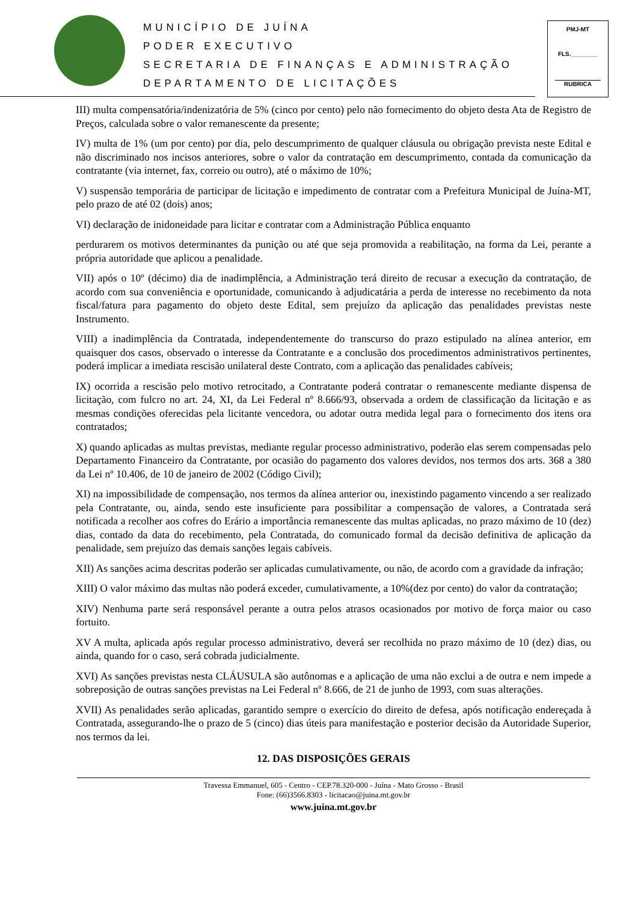MUNICÍPIO DE JUÍNA
PODER EXECUTIVO
SECRETARIA DE FINANÇAS E ADMINISTRAÇÃO
DEPARTAMENTO DE LICITAÇÕES
PMJ-MT
FLS.________
RUBRICA
III) multa compensatória/indenizatória de 5% (cinco por cento) pelo não fornecimento do objeto desta Ata de Registro de Preços, calculada sobre o valor remanescente da presente;
IV) multa de 1% (um por cento) por dia, pelo descumprimento de qualquer cláusula ou obrigação prevista neste Edital e não discriminado nos incisos anteriores, sobre o valor da contratação em descumprimento, contada da comunicação da contratante (via internet, fax, correio ou outro), até o máximo de 10%;
V) suspensão temporária de participar de licitação e impedimento de contratar com a Prefeitura Municipal de Juína-MT, pelo prazo de até 02 (dois) anos;
VI) declaração de inidoneidade para licitar e contratar com a Administração Pública enquanto
perdurarem os motivos determinantes da punição ou até que seja promovida a reabilitação, na forma da Lei, perante a própria autoridade que aplicou a penalidade.
VII) após o 10º (décimo) dia de inadimplência, a Administração terá direito de recusar a execução da contratação, de acordo com sua conveniência e oportunidade, comunicando à adjudicatária a perda de interesse no recebimento da nota fiscal/fatura para pagamento do objeto deste Edital, sem prejuízo da aplicação das penalidades previstas neste Instrumento.
VIII) a inadimplência da Contratada, independentemente do transcurso do prazo estipulado na alínea anterior, em quaisquer dos casos, observado o interesse da Contratante e a conclusão dos procedimentos administrativos pertinentes, poderá implicar a imediata rescisão unilateral deste Contrato, com a aplicação das penalidades cabíveis;
IX) ocorrida a rescisão pelo motivo retrocitado, a Contratante poderá contratar o remanescente mediante dispensa de licitação, com fulcro no art. 24, XI, da Lei Federal nº 8.666/93, observada a ordem de classificação da licitação e as mesmas condições oferecidas pela licitante vencedora, ou adotar outra medida legal para o fornecimento dos itens ora contratados;
X) quando aplicadas as multas previstas, mediante regular processo administrativo, poderão elas serem compensadas pelo Departamento Financeiro da Contratante, por ocasião do pagamento dos valores devidos, nos termos dos arts. 368 a 380 da Lei nº 10.406, de 10 de janeiro de 2002 (Código Civil);
XI) na impossibilidade de compensação, nos termos da alínea anterior ou, inexistindo pagamento vincendo a ser realizado pela Contratante, ou, ainda, sendo este insuficiente para possibilitar a compensação de valores, a Contratada será notificada a recolher aos cofres do Erário a importância remanescente das multas aplicadas, no prazo máximo de 10 (dez) dias, contado da data do recebimento, pela Contratada, do comunicado formal da decisão definitiva de aplicação da penalidade, sem prejuízo das demais sanções legais cabíveis.
XII) As sanções acima descritas poderão ser aplicadas cumulativamente, ou não, de acordo com a gravidade da infração;
XIII) O valor máximo das multas não poderá exceder, cumulativamente, a 10%(dez por cento) do valor da contratação;
XIV) Nenhuma parte será responsável perante a outra pelos atrasos ocasionados por motivo de força maior ou caso fortuito.
XV A multa, aplicada após regular processo administrativo, deverá ser recolhida no prazo máximo de 10 (dez) dias, ou ainda, quando for o caso, será cobrada judicialmente.
XVI) As sanções previstas nesta CLÁUSULA são autônomas e a aplicação de uma não exclui a de outra e nem impede a sobreposição de outras sanções previstas na Lei Federal nº 8.666, de 21 de junho de 1993, com suas alterações.
XVII) As penalidades serão aplicadas, garantido sempre o exercício do direito de defesa, após notificação endereçada à Contratada, assegurando-lhe o prazo de 5 (cinco) dias úteis para manifestação e posterior decisão da Autoridade Superior, nos termos da lei.
12. DAS DISPOSIÇÕES GERAIS
Travessa Emmanuel, 605 - Centro - CEP.78.320-000 - Juína - Mato Grosso - Brasil
Fone: (66)3566.8303 - licitacao@juina.mt.gov.br
www.juina.mt.gov.br